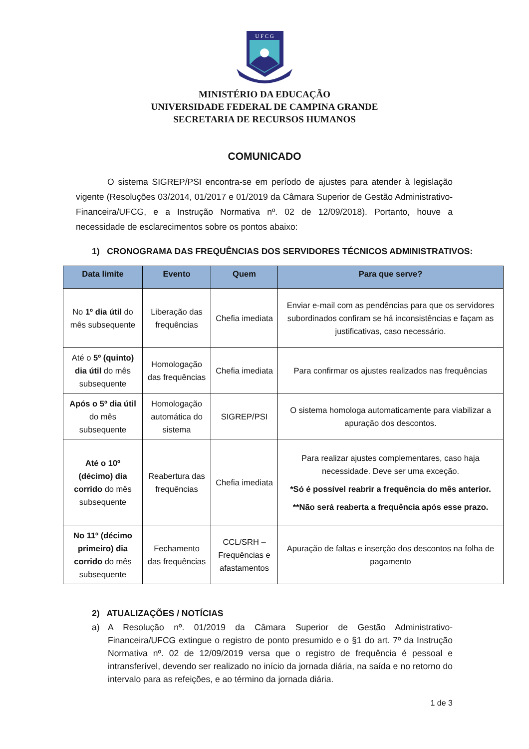U F C G
MINISTÉRIO DA EDUCAÇÃO
UNIVERSIDADE FEDERAL DE CAMPINA GRANDE
SECRETARIA DE RECURSOS HUMANOS
COMUNICADO
O sistema SIGREP/PSI encontra-se em período de ajustes para atender à legislação vigente (Resoluções 03/2014, 01/2017 e 01/2019 da Câmara Superior de Gestão Administrativo-Financeira/UFCG, e a Instrução Normativa nº. 02 de 12/09/2018). Portanto, houve a necessidade de esclarecimentos sobre os pontos abaixo:
1) CRONOGRAMA DAS FREQUÊNCIAS DOS SERVIDORES TÉCNICOS ADMINISTRATIVOS:
| Data limite | Evento | Quem | Para que serve? |
| --- | --- | --- | --- |
| No 1º dia útil do mês subsequente | Liberação das frequências | Chefia imediata | Enviar e-mail com as pendências para que os servidores subordinados confiram se há inconsistências e façam as justificativas, caso necessário. |
| Até o 5º (quinto) dia útil do mês subsequente | Homologação das frequências | Chefia imediata | Para confirmar os ajustes realizados nas frequências |
| Após o 5º dia útil do mês subsequente | Homologação automática do sistema | SIGREP/PSI | O sistema homologa automaticamente para viabilizar a apuração dos descontos. |
| Até o 10º (décimo) dia corrido do mês subsequente | Reabertura das frequências | Chefia imediata | Para realizar ajustes complementares, caso haja necessidade. Deve ser uma exceção. *Só é possível reabrir a frequência do mês anterior. **Não será reaberta a frequência após esse prazo. |
| No 11º (décimo primeiro) dia corrido do mês subsequente | Fechamento das frequências | CCL/SRH – Frequências e afastamentos | Apuração de faltas e inserção dos descontos na folha de pagamento |
2) ATUALIZAÇÕES / NOTÍCIAS
a) A Resolução nº. 01/2019 da Câmara Superior de Gestão Administrativo-Financeira/UFCG extingue o registro de ponto presumido e o §1 do art. 7º da Instrução Normativa nº. 02 de 12/09/2019 versa que o registro de frequência é pessoal e intransferível, devendo ser realizado no início da jornada diária, na saída e no retorno do intervalo para as refeições, e ao término da jornada diária.
1 de 3